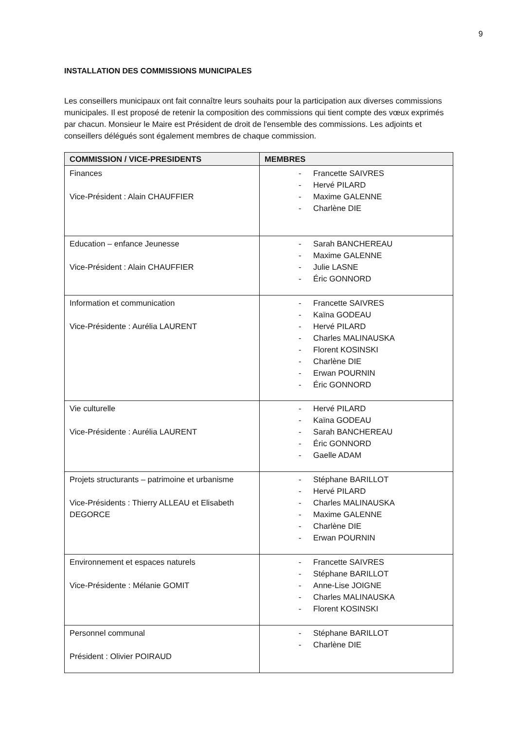9
INSTALLATION DES COMMISSIONS MUNICIPALES
Les conseillers municipaux ont fait connaître leurs souhaits pour la participation aux diverses commissions municipales. Il est proposé de retenir la composition des commissions qui tient compte des vœux exprimés par chacun. Monsieur le Maire est Président de droit de l'ensemble des commissions. Les adjoints et conseillers délégués sont également membres de chaque commission.
| COMMISSION / VICE-PRESIDENTS | MEMBRES |
| --- | --- |
| Finances Vice-Président : Alain CHAUFFIER | - Francette SAIVRES - Hervé PILARD - Maxime GALENNE - Charlène DIE |
| Education – enfance Jeunesse Vice-Président : Alain CHAUFFIER | - Sarah BANCHEREAU - Maxime GALENNE - Julie LASNE - Éric GONNORD |
| Information et communication Vice-Présidente : Aurélia LAURENT | - Francette SAIVRES - Kaïna GODEAU - Hervé PILARD - Charles MALINAUSKA - Florent KOSINSKI - Charlène DIE - Erwan POURNIN - Éric GONNORD |
| Vie culturelle Vice-Présidente : Aurélia LAURENT | - Hervé PILARD - Kaïna GODEAU - Sarah BANCHEREAU - Éric GONNORD - Gaelle ADAM |
| Projets structurants – patrimoine et urbanisme Vice-Présidents : Thierry ALLEAU et Elisabeth DEGORCE | - Stéphane BARILLOT - Hervé PILARD - Charles MALINAUSKA - Maxime GALENNE - Charlène DIE - Erwan POURNIN |
| Environnement et espaces naturels Vice-Présidente : Mélanie GOMIT | - Francette SAIVRES - Stéphane BARILLOT - Anne-Lise JOIGNE - Charles MALINAUSKA - Florent KOSINSKI |
| Personnel communal Président : Olivier POIRAUD | - Stéphane BARILLOT - Charlène DIE |